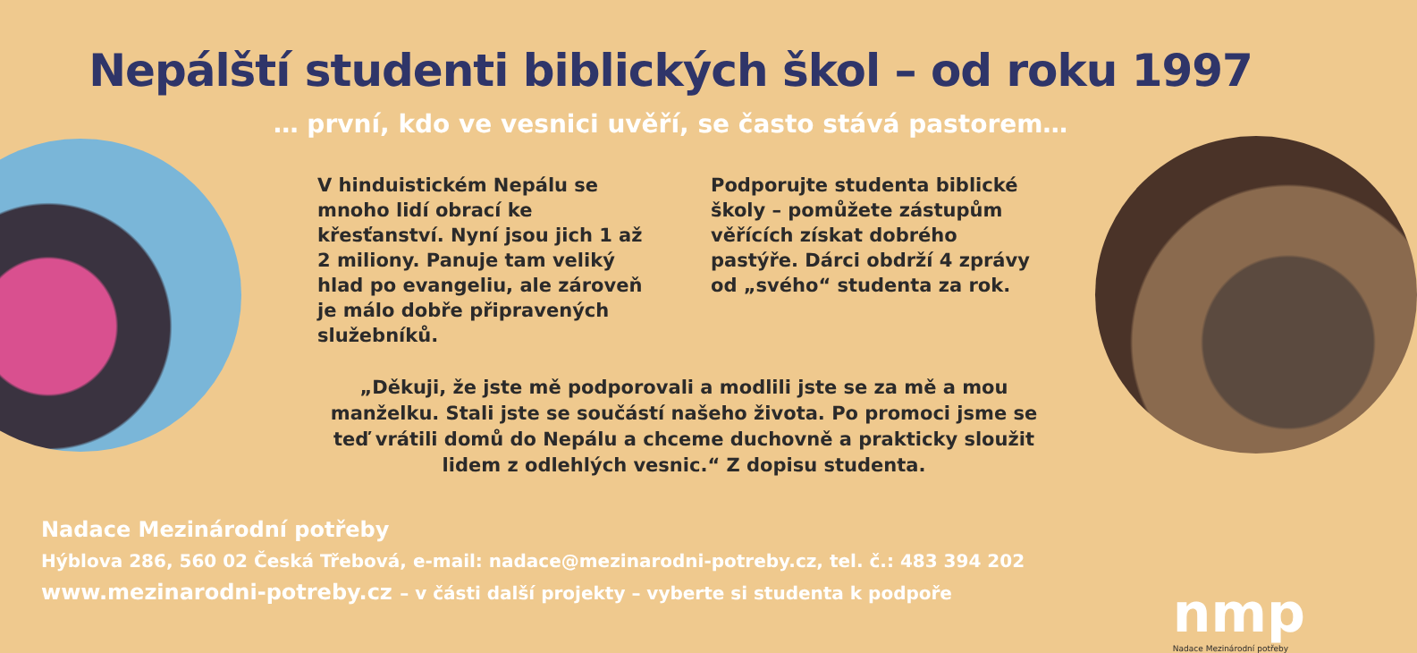Nepálští studenti biblických škol – od roku 1997
… první, kdo ve vesnici uvěří, se často stává pastorem…
V hinduistickém Nepálu se mnoho lidí obrací ke křesťanství. Nyní jsou jich 1 až 2 miliony. Panuje tam veliký hlad po evangeliu, ale zároveň je málo dobře připrave­ných služebníků.
Podporujte studenta biblické školy – pomůžete zástupům věřících získat dobrého pastýře. Dárci obdrží 4 zprávy od „svého“ studenta za rok.
„Děkuji, že jste mě podporovali a modlili jste se za mě a mou manželku. Stali jste se součástí našeho života. Po promoci jsme se teď vrátili domů do Nepálu a chceme duchovně a prakticky sloužit lidem z odlehlých vesnic.“ Z dopisu studenta.
Nadace Mezinárodní potřeby
Hýblova 286, 560 02 Česká Třebová, e-mail: nadace@mezinarodni-potreby.cz, tel. č.: 483 394 202
www.mezinarodni-potreby.cz – v části další projekty – vyberte si studenta k podpoře
nmp
Nadace Mezinárodní potřeby